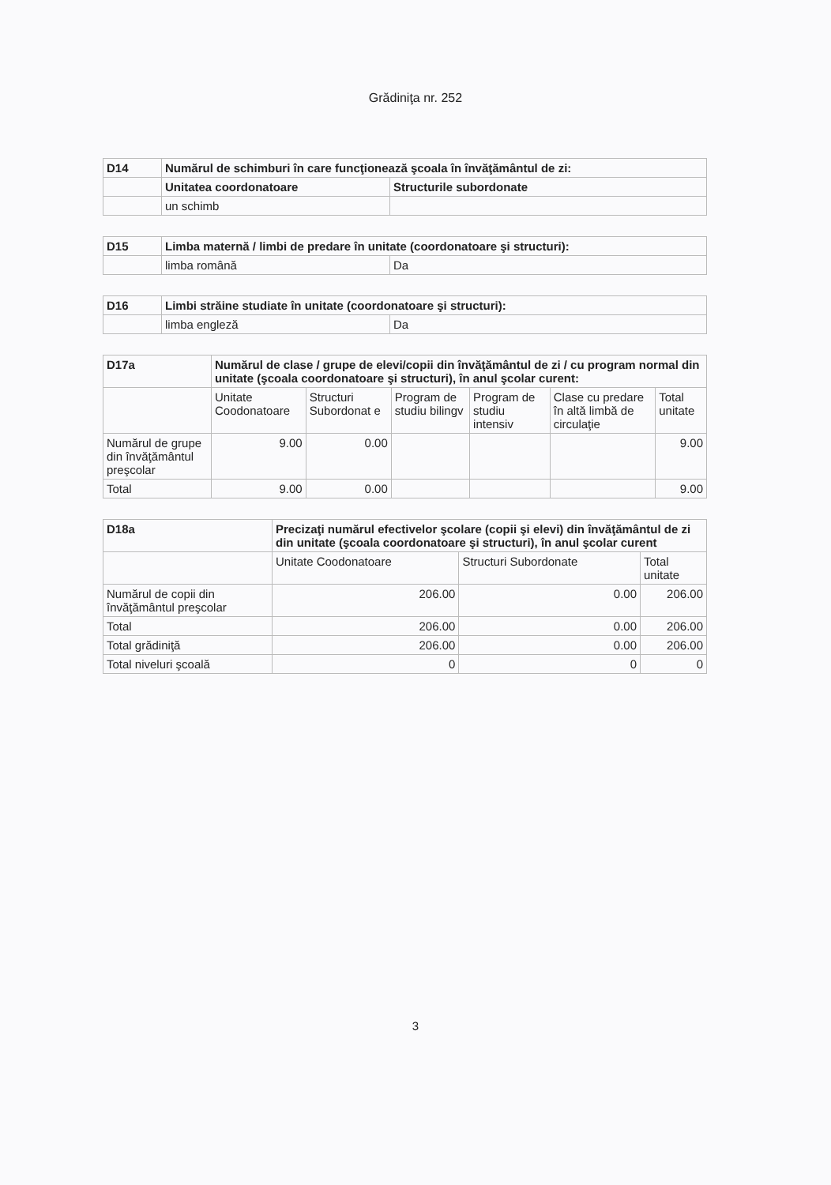Grădiniţa nr. 252
| D14 | Numărul de schimburi în care funcţionează şcoala în învăţământul de zi: | |
| --- | --- | --- |
| | Unitatea coordonatoare | Structurile subordonate |
| | un schimb | |
| D15 | Limba maternă / limbi de predare în unitate (coordonatoare şi structuri): | |
| --- | --- | --- |
| | limba română | Da |
| D16 | Limbi străine studiate în unitate (coordonatoare şi structuri): | |
| --- | --- | --- |
| | limba engleză | Da |
| D17a | Numărul de clase / grupe de elevi/copii din învăţământul de zi / cu program normal din unitate (şcoala coordonatoare şi structuri), în anul şcolar curent: | | | | | |
| --- | --- | --- | --- | --- | --- | --- |
| | Unitate Coodonatoare | Structuri Subordonat e | Program de studiu bilingv | Program de studiu intensiv | Clase cu predare în altă limbă de circulaţie | Total unitate |
| Numărul de grupe din învăţământul preşcolar | 9.00 | 0.00 | | | | 9.00 |
| Total | 9.00 | 0.00 | | | | 9.00 |
| D18a | Precizaţi numărul efectivelor şcolare (copii şi elevi) din învăţământul de zi din unitate (şcoala coordonatoare şi structuri), în anul şcolar curent | | |
| --- | --- | --- | --- |
| | Unitate Coodonatoare | Structuri Subordonate | Total unitate |
| Numărul de copii din învăţământul preşcolar | 206.00 | 0.00 | 206.00 |
| Total | 206.00 | 0.00 | 206.00 |
| Total grădiniţă | 206.00 | 0.00 | 206.00 |
| Total niveluri şcoală | 0 | 0 | 0 |
3